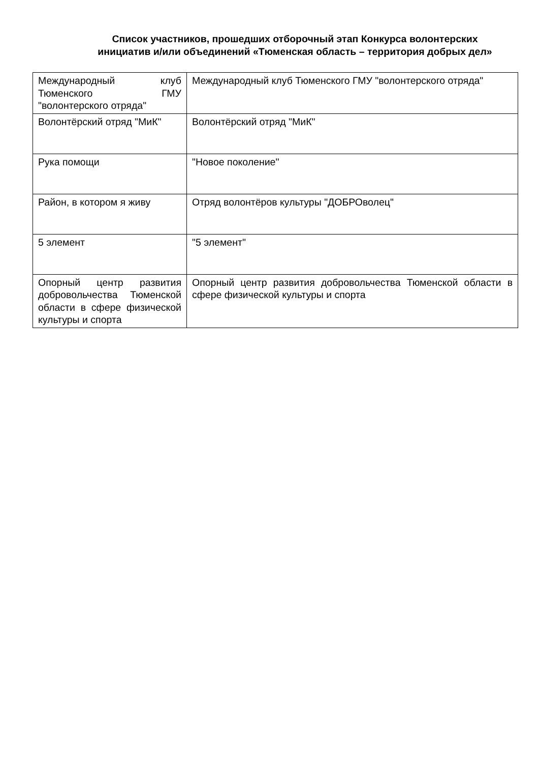Список участников, прошедших отборочный этап Конкурса волонтерских инициатив и/или объединений «Тюменская область – территория добрых дел»
| Международный клуб Тюменского ГМУ "волонтерского отряда" | Международный клуб Тюменского ГМУ "волонтерского отряда" |
| Волонтёрский отряд "МиК" | Волонтёрский отряд "МиК" |
| Рука помощи | "Новое поколение" |
| Район, в котором я живу | Отряд волонтёров культуры "ДОБРОволец" |
| 5 элемент | "5 элемент" |
| Опорный центр развития добровольчества Тюменской области в сфере физической культуры и спорта | Опорный центр развития добровольчества Тюменской области в сфере физической культуры и спорта |